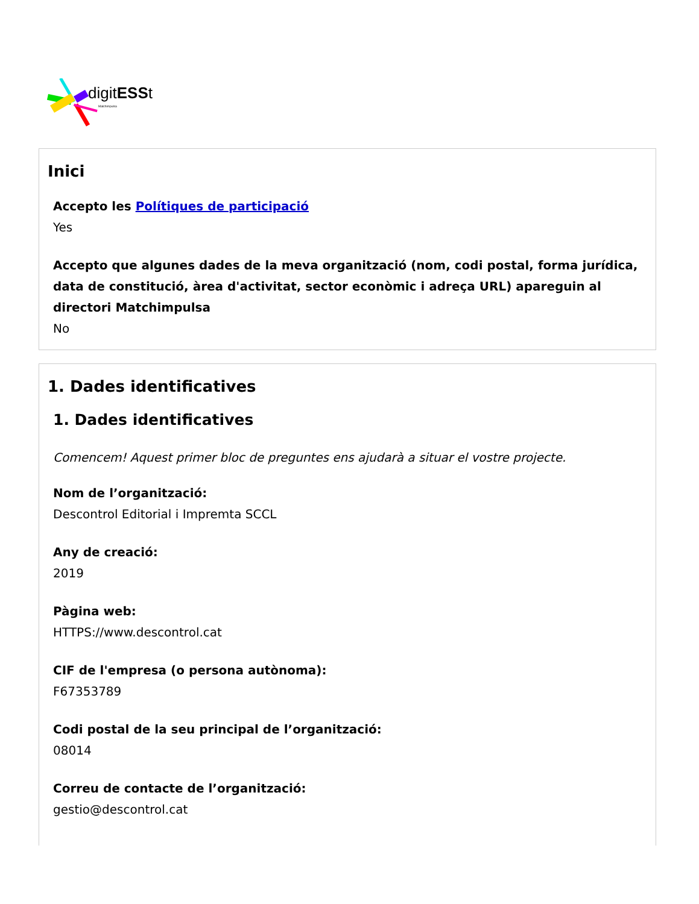digitESSt
Matchimpulsa
Inici
Accepto les Polítiques de participació
Yes
Accepto que algunes dades de la meva organització (nom, codi postal, forma jurídica, data de constitució, àrea d'activitat, sector econòmic i adreça URL) apareguin al directori Matchimpulsa
No
1. Dades identificatives
1. Dades identificatives
Comencem! Aquest primer bloc de preguntes ens ajudarà a situar el vostre projecte.
Nom de l’organització:
Descontrol Editorial i Impremta SCCL
Any de creació:
2019
Pàgina web:
HTTPS://www.descontrol.cat
CIF de l'empresa (o persona autònoma):
F67353789
Codi postal de la seu principal de l’organització:
08014
Correu de contacte de l’organització:
gestio@descontrol.cat